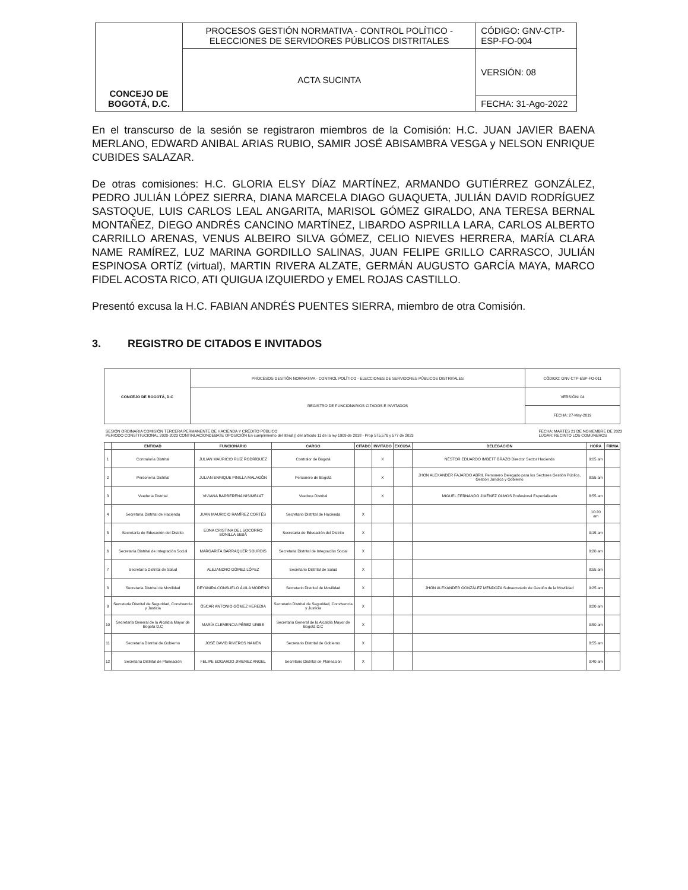| CONCEJO DE BOGOTÁ, D.C. | PROCESOS GESTIÓN NORMATIVA - CONTROL POLÍTICO - ELECCIONES DE SERVIDORES PÚBLICOS DISTRITALES | CÓDIGO: GNV-CTP-ESP-FO-004 |
| | ACTA SUCINTA | VERSIÓN: 08 |
| | | FECHA: 31-Ago-2022 |
En el transcurso de la sesión se registraron miembros de la Comisión: H.C. JUAN JAVIER BAENA MERLANO, EDWARD ANIBAL ARIAS RUBIO, SAMIR JOSÉ ABISAMBRA VESGA y NELSON ENRIQUE CUBIDES SALAZAR.
De otras comisiones: H.C. GLORIA ELSY DÍAZ MARTÍNEZ, ARMANDO GUTIÉRREZ GONZÁLEZ, PEDRO JULIÁN LÓPEZ SIERRA, DIANA MARCELA DIAGO GUAQUETA, JULIÁN DAVID RODRÍGUEZ SASTOQUE, LUIS CARLOS LEAL ANGARITA, MARISOL GÓMEZ GIRALDO, ANA TERESA BERNAL MONTAÑEZ, DIEGO ANDRÉS CANCINO MARTÍNEZ, LIBARDO ASPRILLA LARA, CARLOS ALBERTO CARRILLO ARENAS, VENUS ALBEIRO SILVA GÓMEZ, CELIO NIEVES HERRERA, MARÍA CLARA NAME RAMÍREZ, LUZ MARINA GORDILLO SALINAS, JUAN FELIPE GRILLO CARRASCO, JULIÁN ESPINOSA ORTÍZ (virtual), MARTIN RIVERA ALZATE, GERMÁN AUGUSTO GARCÍA MAYA, MARCO FIDEL ACOSTA RICO, ATI QUIGUA IZQUIERDO y EMEL ROJAS CASTILLO.
Presentó excusa la H.C. FABIAN ANDRÉS PUENTES SIERRA, miembro de otra Comisión.
3. REGISTRO DE CITADOS E INVITADOS
| CONCEJO DE BOGOTÁ, D.C | PROCESOS GESTIÓN NORMATIVA - CONTROL POLÍTICO - ELECCIONES DE SERVIDORES PÚBLICOS DISTRITALES | CÓDIGO: GNV-CTP-ESP-FO-011 |
| | REGISTRO DE FUNCIONARIOS CITADOS E INVITADOS | VERSIÓN: 04 |
| | | FECHA: 27-May-2019 |
SESIÓN ORDINARIA COMISIÓN TERCERA PERMANENTE DE HACIENDA Y CRÉDITO PÚBLICO
PERIODO CONSTITUCIONAL 2020-2023 CONTINUACIONDEBATE OPOSICIÓN En cumplimiento del literal j) del artículo 11 de la ley 1909 de 2018 - Prop 575,576 y 577 de 2023
FECHA: MARTES 21 DE NOVIEMBRE DE 2023
LUGAR: RECINTO LOS COMUNEROS
| | ENTIDAD | FUNCIONARIO | CARGO | CITADO | INVITADO | EXCUSA | DELEGACIÓN | HORA | FIRMA |
| --- | --- | --- | --- | --- | --- | --- | --- | --- | --- |
| 1 | Contraloría Distrital | JULIAN MAURICIO RUÍZ RODRÍGUEZ | Contralor de Bogotá | | X | | NÉSTOR EDUARDO IMBETT BRAZO Director Sector Hacienda | 9:05 am | |
| 2 | Personería Distrital | JULIAN ENRIQUE PINILLA MALAGÓN | Personero de Bogotá | | X | | JHON ALEXANDER FAJARDO ABRIL Personero Delegado para los Sectores Gestión Pública, Gestión Jurídica y Gobierno | 8:55 am | |
| 3 | Veeduría Distrital | VIVIANA BARBERENA NISIMBLAT | Veedora Distrital | | X | | MIGUEL FERNANDO JIMÉNEZ OLMOS Profesional Especializado | 8:55 am | |
| 4 | Secretaría Distrital de Hacienda | JUAN MAURICIO RAMÍREZ CORTÉS | Secretario Distrital de Hacienda | X | | | | 10:20 am | |
| 5 | Secretaría de Educación del Distrito | EDNA CRISTINA DEL SOCORRO BONILLA SEBÁ | Secretaria de Educación del Distrito | X | | | | 9:15 am | |
| 6 | Secretaría Distrital de Integración Social | MARGARITA BARRAQUER SOURDIS | Secretaria Distrital de Integración Social | X | | | | 9:20 am | |
| 7 | Secretaría Distrital de Salud | ALEJANDRO GÓMEZ LÓPEZ | Secretario Distrital de Salud | X | | | | 8:55 am | |
| 8 | Secretaría Distrital de Movilidad | DEYANIRA CONSUELO ÁVILA MORENO | Secretario Distrital de Movilidad | X | | | JHON ALEXANDER GONZÁLEZ MENDOZA Subsecretario de Gestión de la Movilidad | 9:25 am | |
| 9 | Secretaría Distrital de Seguridad, Convivencia y Justicia | ÓSCAR ANTONIO GÓMEZ HEREDIA | Secretario Distrital de Seguridad, Convivencia y Justicia | X | | | | 9:20 am | |
| 10 | Secretaría General de la Alcaldía Mayor de Bogotá D.C | MARÍA CLEMENCIA PÉREZ URIBE | Secretaria General de la Alcaldía Mayor de Bogotá D.C | X | | | | 9:50 am | |
| 11 | Secretaría Distrital de Gobierno | JOSÉ DAVID RIVEROS NAMEN | Secretario Distrital de Gobierno | X | | | | 8:55 am | |
| 12 | Secretaría Distrital de Planeación | FELIPE EDGARDO JIMENEZ ANGEL | Secretario Distrital de Planeación | X | | | | 9:40 am | |